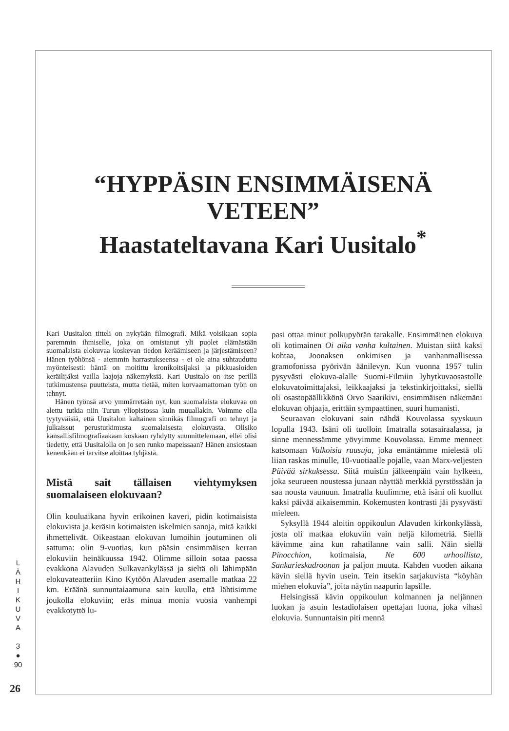“HYPPÄSIN ENSIMMÄISENÄ
VETEEN”
Haastateltavana Kari Uusitalo<sup>*</sup>
Kari Uusitalon titteli on nykyään filmografi. Mikä voisikaan sopia paremmin ihmiselle, joka on omistanut yli puolet elämästään suomalaista elokuvaa koskevan tiedon keräämiseen ja järjestämiseen? Hänen työhönsä - aiemmin harrastukseensa - ei ole aina suhtauduttu myönteisesti: häntä on moitittu kronikoitsijaksi ja pikkuasioiden keräilijäksi vailla laajoja näkemyksiä. Kari Uusitalo on itse perillä tutkimustensa puutteista, mutta tietää, miten korvaamattoman työn on tehnyt.
Hänen työnsä arvo ymmärretään nyt, kun suomalaista elokuvaa on alettu tutkia niin Turun yliopistossa kuin muuallakin. Voimme olla tyytyväisiä, että Uusitalon kaltainen sinnikäs filmografi on tehnyt ja julkaissut perustutkimusta suomalaisesta elokuvasta. Olisiko kansallisfilmografiaakaan koskaan ryhdytty suunnittelemaan, ellei olisi tiedetty, että Uusitalolla on jo sen runko mapeissaan? Hänen ansiostaan kenenkään ei tarvitse aloittaa tyhjästä.
Mistä sait tällaisen viehtymyksen suomalaiseen elokuvaan?
Olin kouluaikana hyvin erikoinen kaveri, pidin kotimaisista elokuvista ja keräsin kotimaisten iskelmien sanoja, mitä kaikki ihmettelivät. Oikeastaan elokuvan lumoihin joutuminen oli sattuma: olin 9-vuotias, kun pääsin ensimmäisen kerran elokuviin heinäkuussa 1942. Olimme silloin sotaa paossa evakkona Alavuden Sulkavankylässä ja sieltä oli lähimpään elokuvateatteriin Kino Kytöön Alavuden asemalle matkaa 22 km. Eräänä sunnuntaiaamuna sain kuulla, että lähtisimme joukolla elokuviin; eräs minua monia vuosia vanhempi evakkotyttö lu-
pasi ottaa minut polkupyörän tarakalle. Ensimmäinen elokuva oli kotimainen Oi aika vanha kultainen. Muistan siitä kaksi kohtaa, Joonaksen onkimisen ja vanhanmallisessa gramofonissa pyörivän äänilevyn. Kun vuonna 1957 tulin pysyvästi elokuva-alalle Suomi-Filmiin lyhytkuvaosastolle elokuvatoimittajaksi, leikkaajaksi ja tekstinkirjoittaksi, siellä oli osastopäällikkönä Orvo Saarikivi, ensimmäisen näkemäni elokuvan ohjaaja, erittäin sympaattinen, suuri humanisti.
Seuraavan elokuvani sain nähdä Kouvolassa syyskuun lopulla 1943. Isäni oli tuolloin Imatralla sotasairaalassa, ja sinne mennessämme yövyimme Kouvolassa. Emme menneet katsomaan Valkoisia ruusuja, joka emäntämme mielestä oli liian raskas minulle, 10-vuotiaalle pojalle, vaan Marx-veljesten Päivää sirkuksessa. Siitä muistin jälkeenpäin vain hylkeen, joka seurueen noustessa junaan näyttää merkkiä pyrstössään ja saa nousta vaunuun. Imatralla kuulimme, että isäni oli kuollut kaksi päivää aikaisemmin. Kokemusten kontrasti jäi pysyvästi mieleen.
Syksyllä 1944 aloitin oppikoulun Alavuden kirkonkylässä, josta oli matkaa elokuviin vain neljä kilometriä. Siellä kävimme aina kun rahatilanne vain salli. Näin siellä Pinocchion, kotimaisia, Ne 600 urhoollista, Sankarieskadroonan ja paljon muuta. Kahden vuoden aikana kävin siellä hyvin usein. Tein itsekin sarjakuvista “köyhän miehen elokuvia”, joita näytin naapurin lapsille.
Helsingissä kävin oppikoulun kolmannen ja neljännen luokan ja asuin lestadiolaisen opettajan luona, joka vihasi elokuvia. Sunnuntaisin piti mennä
L
Ä
H
I
K
U
V
A
3
●
90
26